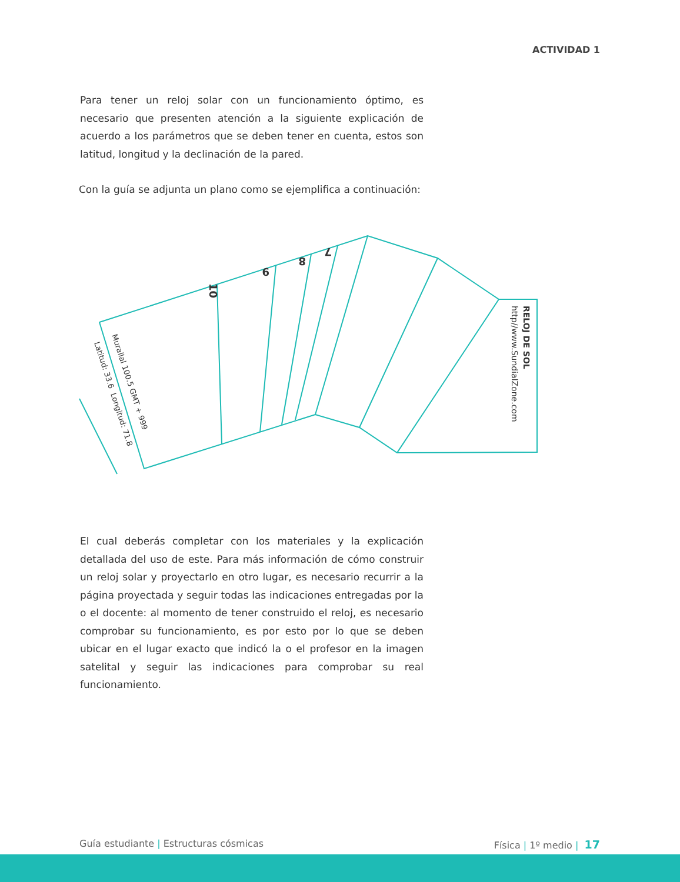ACTIVIDAD 1
Para tener un reloj solar con un funcionamiento óptimo, es necesario que presenten atención a la siguiente explicación de acuerdo a los parámetros que se deben tener en cuenta, estos son latitud, longitud y la declinación de la pared.
Con la guía se adjunta un plano como se ejemplifica a continuación:
10
9
8
7
Murallal 100.5 GMT + 999
Latitud: 33.6
Longitud: 71.8
RELOJ DE SOL
http//www.SundialZone.com
El cual deberás completar con los materiales y la explicación detallada del uso de este. Para más información de cómo construir un reloj solar y proyectarlo en otro lugar, es necesario recurrir a la página proyectada y seguir todas las indicaciones entregadas por la o el docente: al momento de tener construido el reloj, es necesario comprobar su funcionamiento, es por esto por lo que se deben ubicar en el lugar exacto que indicó la o el profesor en la imagen satelital y seguir las indicaciones para comprobar su real funcionamiento.
Guía estudiante | Estructuras cósmicas Física | 1º medio | 17